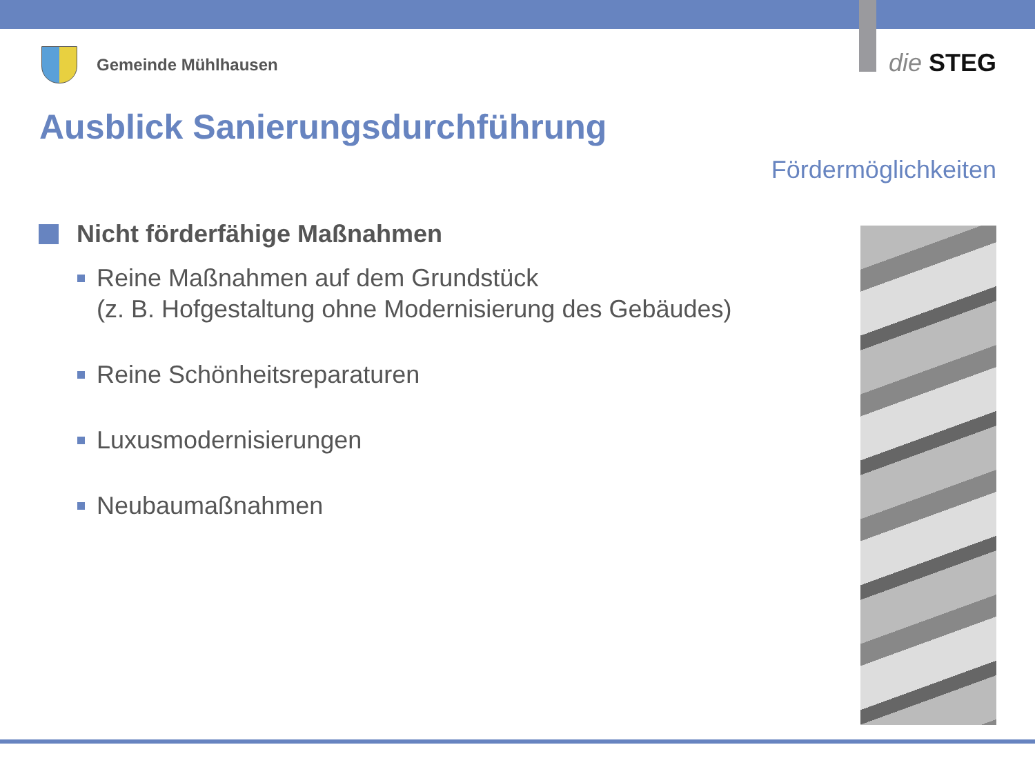Gemeinde Mühlhausen die STEG
Ausblick Sanierungsdurchführung
Fördermöglichkeiten
Nicht förderfähige Maßnahmen
Reine Maßnahmen auf dem Grundstück
(z. B. Hofgestaltung ohne Modernisierung des Gebäudes)
Reine Schönheitsreparaturen
Luxusmodernisierungen
Neubaumaßnahmen